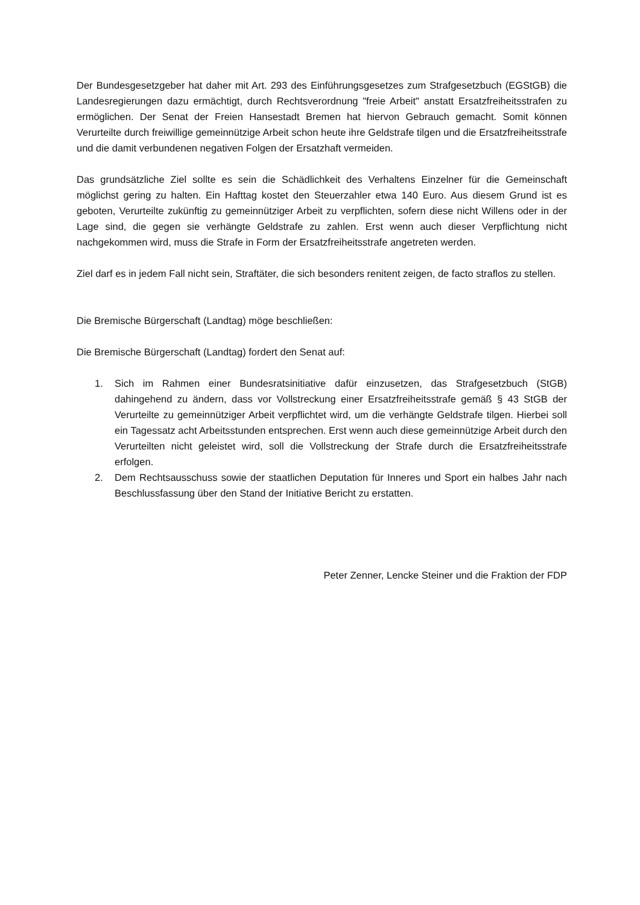Der Bundesgesetzgeber hat daher mit Art. 293 des Einführungsgesetzes zum Strafgesetzbuch (EGStGB) die Landesregierungen dazu ermächtigt, durch Rechtsverordnung "freie Arbeit" anstatt Ersatzfreiheitsstrafen zu ermöglichen. Der Senat der Freien Hansestadt Bremen hat hiervon Gebrauch gemacht. Somit können Verurteilte durch freiwillige gemeinnützige Arbeit schon heute ihre Geldstrafe tilgen und die Ersatzfreiheitsstrafe und die damit verbundenen negativen Folgen der Ersatzhaft vermeiden.
Das grundsätzliche Ziel sollte es sein die Schädlichkeit des Verhaltens Einzelner für die Gemeinschaft möglichst gering zu halten. Ein Hafttag kostet den Steuerzahler etwa 140 Euro. Aus diesem Grund ist es geboten, Verurteilte zukünftig zu gemeinnütziger Arbeit zu verpflichten, sofern diese nicht Willens oder in der Lage sind, die gegen sie verhängte Geldstrafe zu zahlen. Erst wenn auch dieser Verpflichtung nicht nachgekommen wird, muss die Strafe in Form der Ersatzfreiheitsstrafe angetreten werden.
Ziel darf es in jedem Fall nicht sein, Straftäter, die sich besonders renitent zeigen, de facto straflos zu stellen.
Die Bremische Bürgerschaft (Landtag) möge beschließen:
Die Bremische Bürgerschaft (Landtag) fordert den Senat auf:
1. Sich im Rahmen einer Bundesratsinitiative dafür einzusetzen, das Strafgesetzbuch (StGB) dahingehend zu ändern, dass vor Vollstreckung einer Ersatzfreiheitsstrafe gemäß § 43 StGB der Verurteilte zu gemeinnütziger Arbeit verpflichtet wird, um die verhängte Geldstrafe tilgen. Hierbei soll ein Tagessatz acht Arbeitsstunden entsprechen. Erst wenn auch diese gemeinnützige Arbeit durch den Verurteilten nicht geleistet wird, soll die Vollstreckung der Strafe durch die Ersatzfreiheitsstrafe erfolgen.
2. Dem Rechtsausschuss sowie der staatlichen Deputation für Inneres und Sport ein halbes Jahr nach Beschlussfassung über den Stand der Initiative Bericht zu erstatten.
Peter Zenner, Lencke Steiner und die Fraktion der FDP